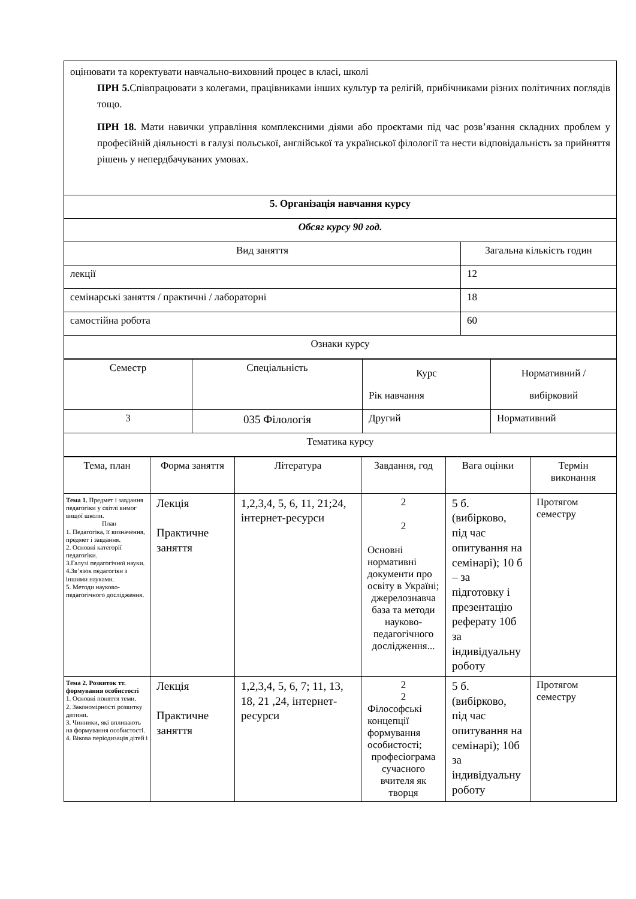| оцінювати та коректувати навчально-виховний процес в класі, школі ПРН 5. Співпрацювати з колегами, працівниками інших культур та релігій, прибічниками різних політичних поглядів тощо. ПРН 18. Мати навички управління комплексними діями або проєктами під час розв’язання складних проблем у професійній діяльності в галузі польської, англійської та української філології та нести відповідальність за прийняття рішень у непердбачуваних умовах. | |
| 5. Організація навчання курсу | |
| Обсяг курсу 90 год. | |
| Вид заняття | Загальна кількість годин |
| лекції | 12 |
| семінарські заняття / практичні / лабораторні | 18 |
| самостійна робота | 60 |
| Ознаки курсу | |
| Семестр | Спеціальність | Курс Рік навчання | Нормативний / вибірковий |
| 3 | 035 Філологія | Другий | Нормативний |
| Тематика курсу | | | |
| Тема, план | Форма заняття | Література | Завдання, год | Вага оцінки | Термін виконання |
| Тема 1. Предмет і завдання педагогіки у світлі вимог вищої школи. План 1. Педагогіка, її визначення, предмет і завдання. 2. Основні категорії педагогіки. 3.Галузі педагогічної науки. 4.Зв’язок педагогіки з іншими науками. 5. Методи науково-педагогічного дослідження. | Лекція Практичне заняття | 1,2,3,4, 5, 6, 11, 21;24, інтернет-ресурси | 2 2 Основні нормативні документи про освіту в Україні; джерелознавча база та методи науково-педагогічного дослідження... | 5 б. (вибірково, під час опитування на семінарі); 10 б – за підготовку і презентацію реферату 10б за індивідуальну роботу | Протягом семестру |
| Тема 2. Розвиток тт. формування особистості 1. Основні поняття теми. 2. Закономірності розвитку дитини. 3. Чинники, які впливають на формування особистості. 4. Вікова періодизація дітей і | Лекція Практичне заняття | 1,2,3,4, 5, 6, 7; 11, 13, 18, 21 ,24, інтернет-ресурси | 2 2 Філософські концепції формування особистості; професіограма сучасного вчителя як творця | 5 б. (вибірково, під час опитування на семінарі); 10б за індивідуальну роботу | Протягом семестру |